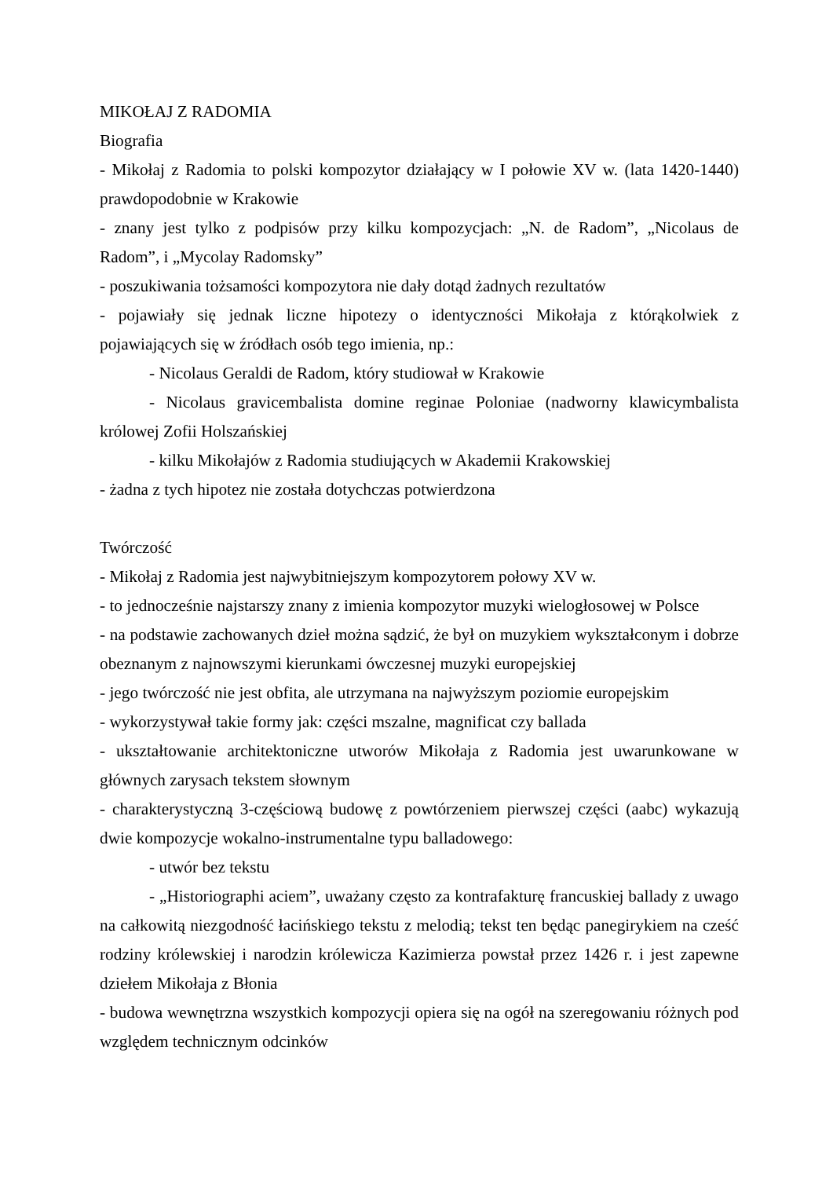MIKOŁAJ Z RADOMIA
Biografia
- Mikołaj z Radomia to polski kompozytor działający w I połowie XV w. (lata 1420-1440) prawdopodobnie w Krakowie
- znany jest tylko z podpisów przy kilku kompozycjach: „N. de Radom”, „Nicolaus de Radom”, i „Mycolay Radomsky”
- poszukiwania tożsamości kompozytora nie dały dotąd żadnych rezultatów
- pojawiały się jednak liczne hipotezy o identyczności Mikołaja z którąkolwiek z pojawiających się w źródłach osób tego imienia, np.:
- Nicolaus Geraldi de Radom, który studiował w Krakowie
- Nicolaus gravicembalista domine reginae Poloniae (nadworny klawicymbalista królowej Zofii Holszańskiej
- kilku Mikołajów z Radomia studiujących w Akademii Krakowskiej
- żadna z tych hipotez nie została dotychczas potwierdzona
Twórczość
- Mikołaj z Radomia jest najwybitniejszym kompozytorem połowy XV w.
- to jednocześnie najstarszy znany z imienia kompozytor muzyki wielogłosowej w Polsce
- na podstawie zachowanych dzieł można sądzić, że był on muzykiem wykształconym i dobrze obeznanym z najnowszymi kierunkami ówczesnej muzyki europejskiej
- jego twórczość nie jest obfita, ale utrzymana na najwyższym poziomie europejskim
- wykorzystywał takie formy jak: części mszalne, magnificat czy ballada
- ukształtowanie architektoniczne utworów Mikołaja z Radomia jest uwarunkowane w głównych zarysach tekstem słownym
- charakterystyczną 3-częściową budowę z powtórzeniem pierwszej części (aabc) wykazują dwie kompozycje wokalno-instrumentalne typu balladowego:
- utwór bez tekstu
- „Historiographi aciem”, uważany często za kontrafakturę francuskiej ballady z uwago na całkowitą niezgodność łacińskiego tekstu z melodią; tekst ten będąc panegirykiem na cześć rodziny królewskiej i narodzin królewicza Kazimierza powstał przez 1426 r. i jest zapewne dziełem Mikołaja z Błonia
- budowa wewnętrzna wszystkich kompozycji opiera się na ogół na szeregowaniu różnych pod względem technicznym odcinków